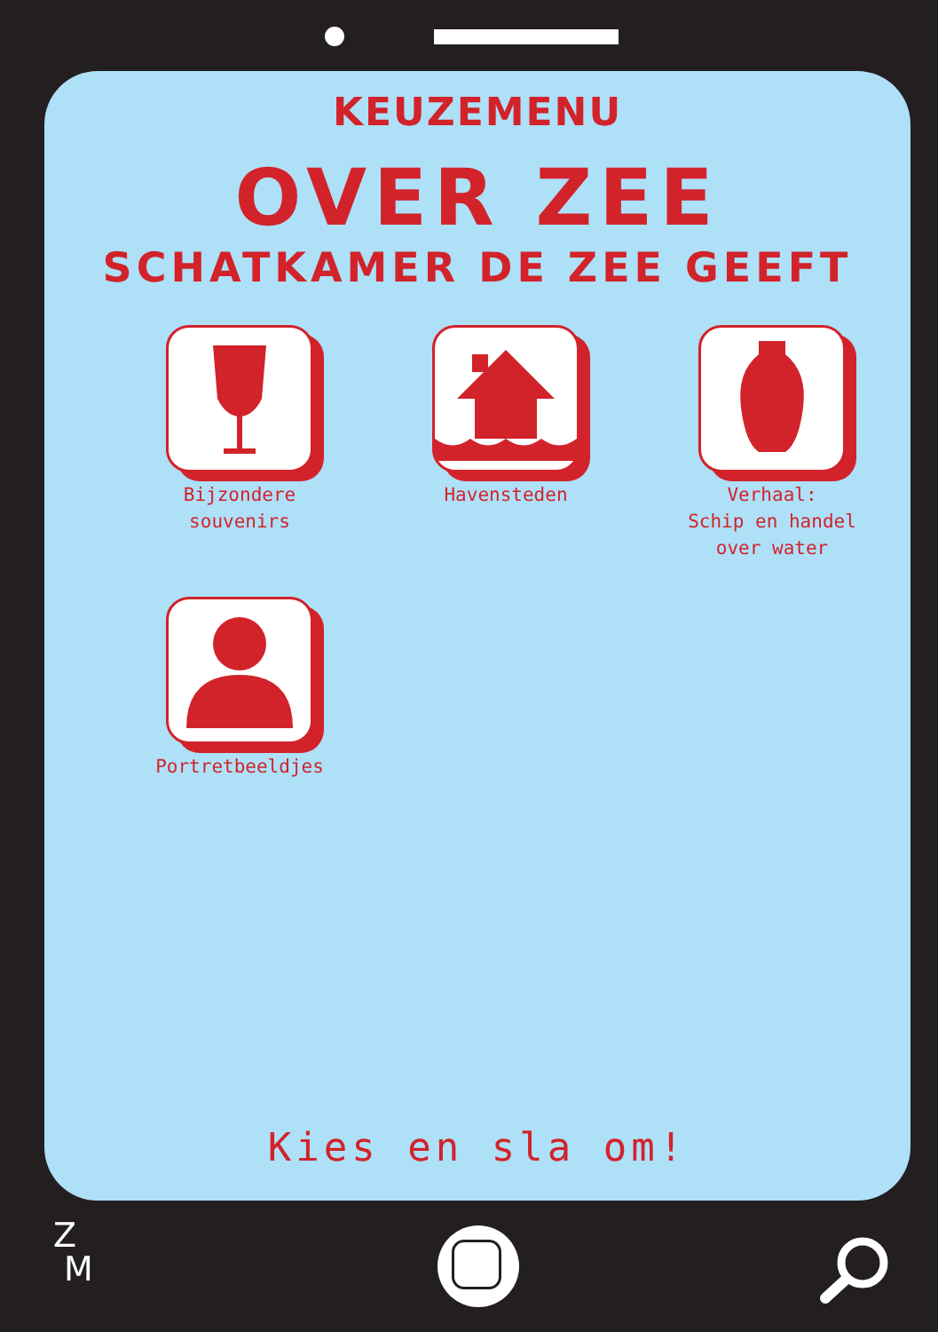KEUZEMENU
OVER ZEE
SCHATKAMER DE ZEE GEEFT
Bijzondere
souvenirs
Havensteden
Verhaal:
Schip en handel
over water
Portretbeeldjes
Kies en sla om!
Z
M